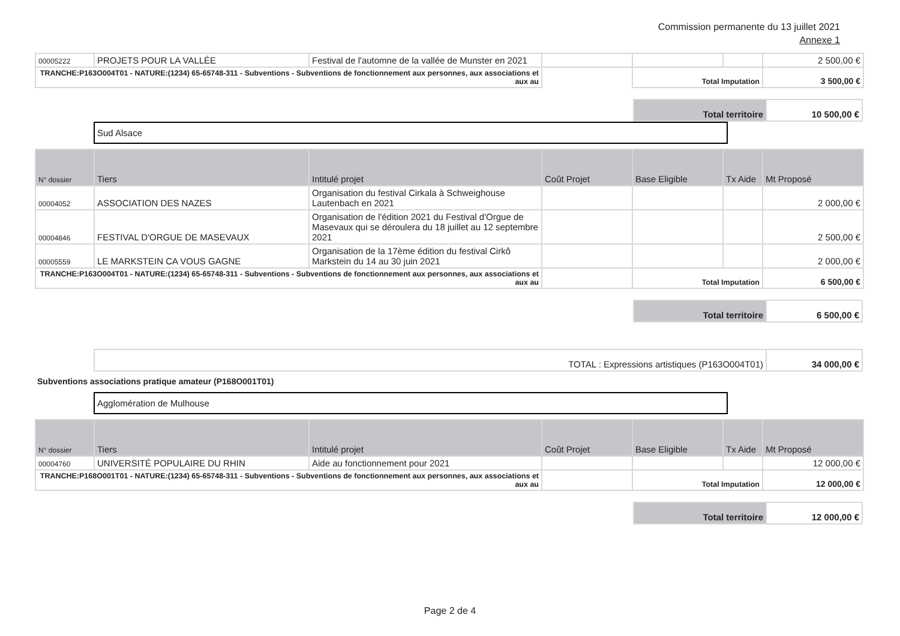Commission permanente du 13 juillet 2021
Annexe 1
| 00005222 | PROJETS POUR LA VALLÉE | Festival de l'automne de la vallée de Munster en 2021 | | | | 2 500,00 € |
| TRANCHE:P163O004T01 - NATURE:(1234) 65-65748-311 - Subventions - Subventions de fonctionnement aux personnes, aux associations et aux au | | | | Total Imputation | | 3 500,00 € |
| Total territoire | 10 500,00 € |
Sud Alsace
| N° dossier | Tiers | Intitulé projet | Coût Projet | Base Eligible | Tx Aide | Mt Proposé |
| --- | --- | --- | --- | --- | --- | --- |
| 00004052 | ASSOCIATION DES NAZES | Organisation du festival Cirkala à Schweighouse Lautenbach en 2021 | | | | 2 000,00 € |
| 00004846 | FESTIVAL D'ORGUE DE MASEVAUX | Organisation de l'édition 2021 du Festival d'Orgue de Masevaux qui se déroulera du 18 juillet au 12 septembre 2021 | | | | 2 500,00 € |
| 00005559 | LE MARKSTEIN CA VOUS GAGNE | Organisation de la 17ème édition du festival Cirkô Markstein du 14 au 30 juin 2021 | | | | 2 000,00 € |
| TRANCHE:P163O004T01 - NATURE:(1234) 65-65748-311 - Subventions - Subventions de fonctionnement aux personnes, aux associations et aux au | | | | Total Imputation | | 6 500,00 € |
| Total territoire | 6 500,00 € |
| TOTAL : Expressions artistiques (P163O004T01) | 34 000,00 € |
Subventions associations pratique amateur (P168O001T01)
Agglomération de Mulhouse
| N° dossier | Tiers | Intitulé projet | Coût Projet | Base Eligible | Tx Aide | Mt Proposé |
| --- | --- | --- | --- | --- | --- | --- |
| 00004760 | UNIVERSITÉ POPULAIRE DU RHIN | Aide au fonctionnement pour 2021 | | | | 12 000,00 € |
| TRANCHE:P168O001T01 - NATURE:(1234) 65-65748-311 - Subventions - Subventions de fonctionnement aux personnes, aux associations et aux au | | | | Total Imputation | | 12 000,00 € |
| Total territoire | 12 000,00 € |
Page 2 de 4